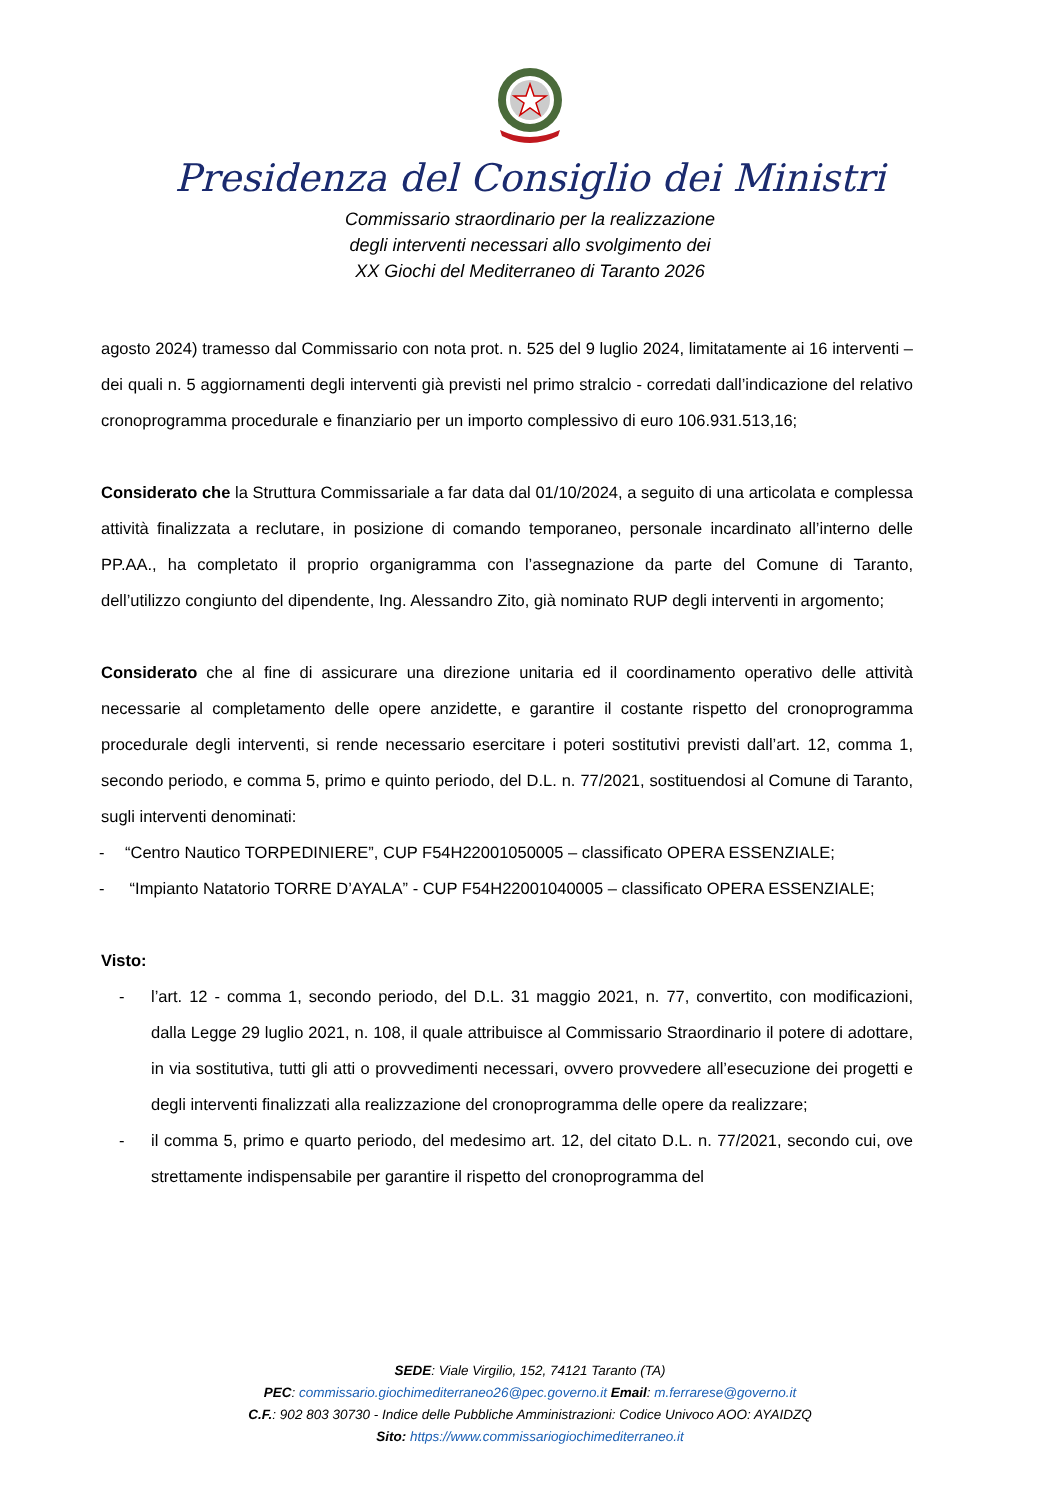Presidenza del Consiglio dei Ministri
Commissario straordinario per la realizzazione
degli interventi necessari allo svolgimento dei
XX Giochi del Mediterraneo di Taranto 2026
agosto 2024) tramesso dal Commissario con nota prot. n. 525 del 9 luglio 2024, limitatamente ai 16 interventi – dei quali n. 5 aggiornamenti degli interventi già previsti nel primo stralcio - corredati dall’indicazione del relativo cronoprogramma procedurale e finanziario per un importo complessivo di euro 106.931.513,16;
Considerato che la Struttura Commissariale a far data dal 01/10/2024, a seguito di una articolata e complessa attività finalizzata a reclutare, in posizione di comando temporaneo, personale incardinato all’interno delle PP.AA., ha completato il proprio organigramma con l’assegnazione da parte del Comune di Taranto, dell’utilizzo congiunto del dipendente, Ing. Alessandro Zito, già nominato RUP degli interventi in argomento;
Considerato che al fine di assicurare una direzione unitaria ed il coordinamento operativo delle attività necessarie al completamento delle opere anzidette, e garantire il costante rispetto del cronoprogramma procedurale degli interventi, si rende necessario esercitare i poteri sostitutivi previsti dall’art. 12, comma 1, secondo periodo, e comma 5, primo e quinto periodo, del D.L. n. 77/2021, sostituendosi al Comune di Taranto, sugli interventi denominati:
- “Centro Nautico TORPEDINIERE”, CUP F54H22001050005 – classificato OPERA ESSENZIALE;
- “Impianto Natatorio TORRE D’AYALA” - CUP F54H22001040005 – classificato OPERA ESSENZIALE;
Visto:
- l’art. 12 - comma 1, secondo periodo, del D.L. 31 maggio 2021, n. 77, convertito, con modificazioni, dalla Legge 29 luglio 2021, n. 108, il quale attribuisce al Commissario Straordinario il potere di adottare, in via sostitutiva, tutti gli atti o provvedimenti necessari, ovvero provvedere all’esecuzione dei progetti e degli interventi finalizzati alla realizzazione del cronoprogramma delle opere da realizzare;
- il comma 5, primo e quarto periodo, del medesimo art. 12, del citato D.L. n. 77/2021, secondo cui, ove strettamente indispensabile per garantire il rispetto del cronoprogramma del
SEDE: Viale Virgilio, 152, 74121 Taranto (TA)
PEC: commissario.giochimediterraneo26@pec.governo.it Email: m.ferrarese@governo.it
C.F.: 902 803 30730 - Indice delle Pubbliche Amministrazioni: Codice Univoco AOO: AYAIDZQ
Sito: https://www.commissariogiochimediterraneo.it